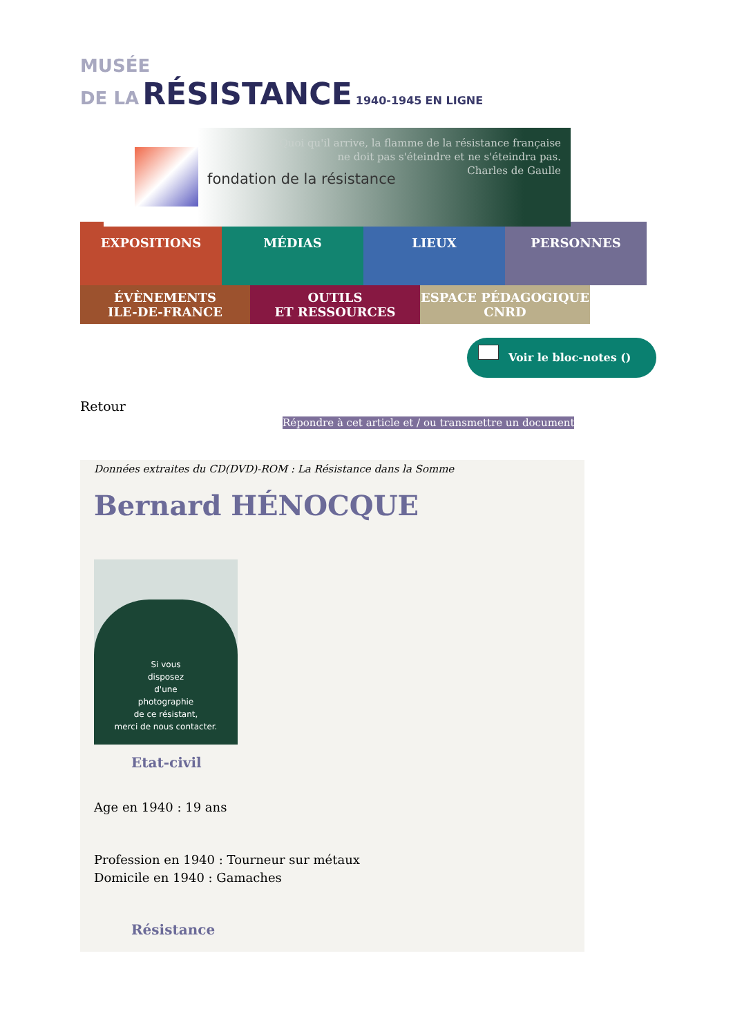MUSÉE
DE LA RÉSISTANCE 1940-1945 EN LIGNE
Quoi qu'il arrive, la flamme de la résistance française
ne doit pas s'éteindre et ne s'éteindra pas.
Charles de Gaulle
fondation de la résistance
EXPOSITIONS MÉDIAS LIEUX PERSONNES
ÉVÈNEMENTS
ILE-DE-FRANCE
OUTILS
ET RESSOURCES
ESPACE PÉDAGOGIQUE
CNRD
Voir le bloc-notes ()
Retour
Répondre à cet article et / ou transmettre un document
Données extraites du CD(DVD)-ROM : La Résistance dans la Somme
Bernard HÉNOCQUE
Si vous
disposez
d'une
photographie
de ce résistant,
merci de nous contacter.
Etat-civil
Age en 1940 : 19 ans
Profession en 1940 : Tourneur sur métaux
Domicile en 1940 : Gamaches
Résistance